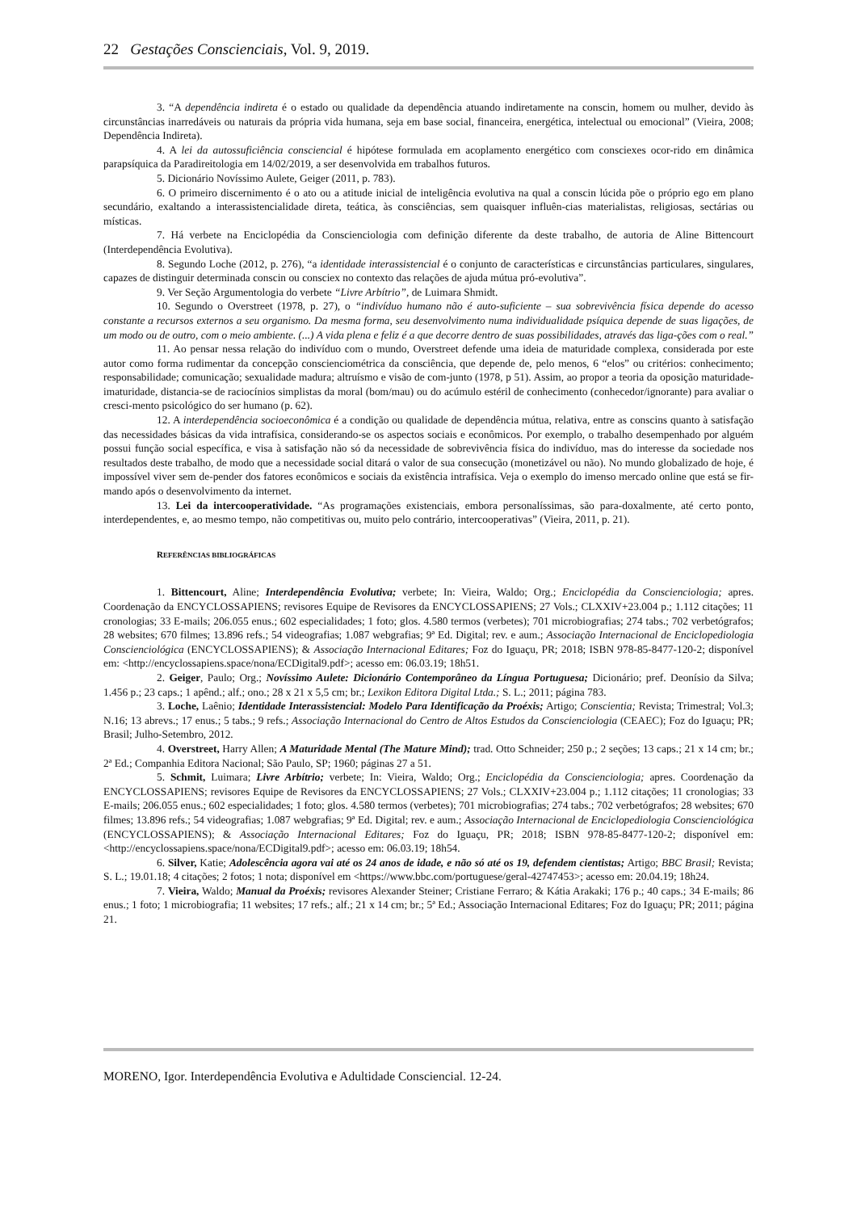22 Gestações Conscienciais, Vol. 9, 2019.
3. “A dependência indireta é o estado ou qualidade da dependência atuando indiretamente na conscin, homem ou mulher, devido às circunstâncias inarredáveis ou naturais da própria vida humana, seja em base social, financeira, energética, intelectual ou emocional” (Vieira, 2008; Dependência Indireta).
4. A lei da autossuficiência consciencial é hipótese formulada em acoplamento energético com consciexes ocor-rido em dinâmica parapsíquica da Paradireitologia em 14/02/2019, a ser desenvolvida em trabalhos futuros.
5. Dicionário Novíssimo Aulete, Geiger (2011, p. 783).
6. O primeiro discernimento é o ato ou a atitude inicial de inteligência evolutiva na qual a conscin lúcida põe o próprio ego em plano secundário, exaltando a interassistencialidade direta, teática, às consciências, sem quaisquer influên-cias materialistas, religiosas, sectárias ou místicas.
7. Há verbete na Enciclopédia da Conscienciologia com definição diferente da deste trabalho, de autoria de Aline Bittencourt (Interdependência Evolutiva).
8. Segundo Loche (2012, p. 276), “a identidade interassistencial é o conjunto de características e circunstâncias particulares, singulares, capazes de distinguir determinada conscin ou consciex no contexto das relações de ajuda mútua pró-evolutiva”.
9. Ver Seção Argumentologia do verbete “Livre Arbítrio”, de Luimara Shmidt.
10. Segundo o Overstreet (1978, p. 27), o “indivíduo humano não é auto-suficiente – sua sobrevivência física depende do acesso constante a recursos externos a seu organismo. Da mesma forma, seu desenvolvimento numa individualidade psíquica depende de suas ligações, de um modo ou de outro, com o meio ambiente. (...) A vida plena e feliz é a que decorre dentro de suas possibilidades, através das liga-ções com o real.”
11. Ao pensar nessa relação do indivíduo com o mundo, Overstreet defende uma ideia de maturidade complexa, considerada por este autor como forma rudimentar da concepção conscienciométrica da consciência, que depende de, pelo menos, 6 “elos” ou critérios: conhecimento; responsabilidade; comunicação; sexualidade madura; altruísmo e visão de com-junto (1978, p 51). Assim, ao propor a teoria da oposição maturidade-imaturidade, distancia-se de raciocínios simplistas da moral (bom/mau) ou do acúmulo estéril de conhecimento (conhecedor/ignorante) para avaliar o cresci-mento psicológico do ser humano (p. 62).
12. A interdependência socioeconômica é a condição ou qualidade de dependência mútua, relativa, entre as conscins quanto à satisfação das necessidades básicas da vida intrafísica, considerando-se os aspectos sociais e econômicos. Por exemplo, o trabalho desempenhado por alguém possui função social específica, e visa à satisfação não só da necessidade de sobrevivência física do indivíduo, mas do interesse da sociedade nos resultados deste trabalho, de modo que a necessidade social ditará o valor de sua consecução (monetizável ou não). No mundo globalizado de hoje, é impossível viver sem de-pender dos fatores econômicos e sociais da existência intrafísica. Veja o exemplo do imenso mercado online que está se fir-mando após o desenvolvimento da internet.
13. Lei da intercooperatividade. “As programações existenciais, embora personalíssimas, são para-doxalmente, até certo ponto, interdependentes, e, ao mesmo tempo, não competitivas ou, muito pelo contrário, intercooperativas” (Vieira, 2011, p. 21).
REFERÊNCIAS BIBLIOGRÁFICAS
1. Bittencourt, Aline; Interdependência Evolutiva; verbete; In: Vieira, Waldo; Org.; Enciclopédia da Conscienciologia; apres. Coordenação da ENCYCLOSSAPIENS; revisores Equipe de Revisores da ENCYCLOSSAPIENS; 27 Vols.; CLXXIV+23.004 p.; 1.112 citações; 11 cronologias; 33 E-mails; 206.055 enus.; 602 especialidades; 1 foto; glos. 4.580 termos (verbetes); 701 microbiografias; 274 tabs.; 702 verbetógrafos; 28 websites; 670 filmes; 13.896 refs.; 54 videografias; 1.087 webgrafias; 9ª Ed. Digital; rev. e aum.; Associação Internacional de Enciclopediologia Conscienciológica (ENCYCLOSSAPIENS); & Associação Internacional Editares; Foz do Iguaçu, PR; 2018; ISBN 978-85-8477-120-2; disponível em: <http://encyclossapiens.space/nona/ECDigital9.pdf>; acesso em: 06.03.19; 18h51.
2. Geiger, Paulo; Org.; Novíssimo Aulete: Dicionário Contemporâneo da Língua Portuguesa; Dicionário; pref. Deonísio da Silva; 1.456 p.; 23 caps.; 1 apênd.; alf.; ono.; 28 x 21 x 5,5 cm; br.; Lexikon Editora Digital Ltda.; S. L.; 2011; página 783.
3. Loche, Laênio; Identidade Interassistencial: Modelo Para Identificação da Proéxis; Artigo; Conscientia; Revista; Trimestral; Vol.3; N.16; 13 abrevs.; 17 enus.; 5 tabs.; 9 refs.; Associação Internacional do Centro de Altos Estudos da Conscienciologia (CEAEC); Foz do Iguaçu; PR; Brasil; Julho-Setembro, 2012.
4. Overstreet, Harry Allen; A Maturidade Mental (The Mature Mind); trad. Otto Schneider; 250 p.; 2 seções; 13 caps.; 21 x 14 cm; br.; 2ª Ed.; Companhia Editora Nacional; São Paulo, SP; 1960; páginas 27 a 51.
5. Schmit, Luimara; Livre Arbítrio; verbete; In: Vieira, Waldo; Org.; Enciclopédia da Conscienciologia; apres. Coordenação da ENCYCLOSSAPIENS; revisores Equipe de Revisores da ENCYCLOSSAPIENS; 27 Vols.; CLXXIV+23.004 p.; 1.112 citações; 11 cronologias; 33 E-mails; 206.055 enus.; 602 especialidades; 1 foto; glos. 4.580 termos (verbetes); 701 microbiografias; 274 tabs.; 702 verbetógrafos; 28 websites; 670 filmes; 13.896 refs.; 54 videografias; 1.087 webgrafias; 9ª Ed. Digital; rev. e aum.; Associação Internacional de Enciclopediologia Conscienciológica (ENCYCLOSSAPIENS); & Associação Internacional Editares; Foz do Iguaçu, PR; 2018; ISBN 978-85-8477-120-2; disponível em: <http://encyclossapiens.space/nona/ECDigital9.pdf>; acesso em: 06.03.19; 18h54.
6. Silver, Katie; Adolescência agora vai até os 24 anos de idade, e não só até os 19, defendem cientistas; Artigo; BBC Brasil; Revista; S. L.; 19.01.18; 4 citações; 2 fotos; 1 nota; disponível em <https://www.bbc.com/portuguese/geral-42747453>; acesso em: 20.04.19; 18h24.
7. Vieira, Waldo; Manual da Proéxis; revisores Alexander Steiner; Cristiane Ferraro; & Kátia Arakaki; 176 p.; 40 caps.; 34 E-mails; 86 enus.; 1 foto; 1 microbiografia; 11 websites; 17 refs.; alf.; 21 x 14 cm; br.; 5ª Ed.; Associação Internacional Editares; Foz do Iguaçu; PR; 2011; página 21.
MORENO, Igor. Interdependência Evolutiva e Adultidade Consciencial. 12-24.